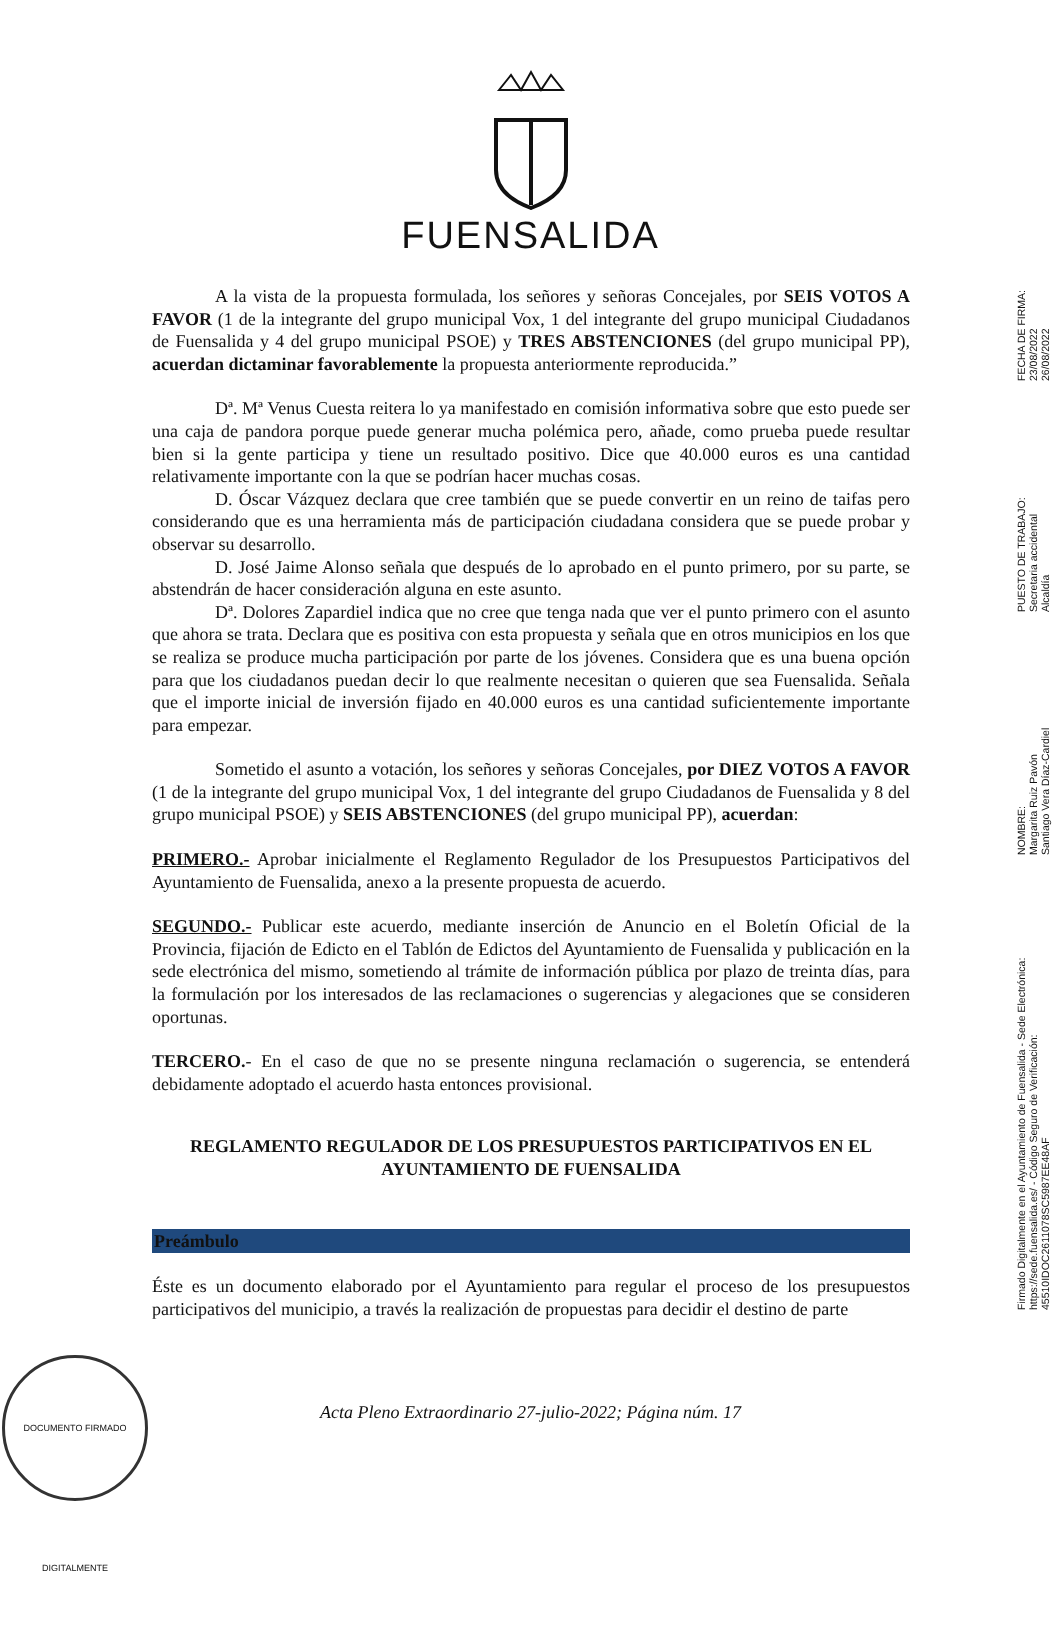FUENSALIDA
A la vista de la propuesta formulada, los señores y señoras Concejales, por SEIS VOTOS A FAVOR (1 de la integrante del grupo municipal Vox, 1 del integrante del grupo municipal Ciudadanos de Fuensalida y 4 del grupo municipal PSOE) y TRES ABSTENCIONES (del grupo municipal PP), acuerdan dictaminar favorablemente la propuesta anteriormente reproducida.”
Dª. Mª Venus Cuesta reitera lo ya manifestado en comisión informativa sobre que esto puede ser una caja de pandora porque puede generar mucha polémica pero, añade, como prueba puede resultar bien si la gente participa y tiene un resultado positivo. Dice que 40.000 euros es una cantidad relativamente importante con la que se podrían hacer muchas cosas.
D. Óscar Vázquez declara que cree también que se puede convertir en un reino de taifas pero considerando que es una herramienta más de participación ciudadana considera que se puede probar y observar su desarrollo.
D. José Jaime Alonso señala que después de lo aprobado en el punto primero, por su parte, se abstendrán de hacer consideración alguna en este asunto.
Dª. Dolores Zapardiel indica que no cree que tenga nada que ver el punto primero con el asunto que ahora se trata. Declara que es positiva con esta propuesta y señala que en otros municipios en los que se realiza se produce mucha participación por parte de los jóvenes. Considera que es una buena opción para que los ciudadanos puedan decir lo que realmente necesitan o quieren que sea Fuensalida. Señala que el importe inicial de inversión fijado en 40.000 euros es una cantidad suficientemente importante para empezar.
Sometido el asunto a votación, los señores y señoras Concejales, por DIEZ VOTOS A FAVOR (1 de la integrante del grupo municipal Vox, 1 del integrante del grupo Ciudadanos de Fuensalida y 8 del grupo municipal PSOE) y SEIS ABSTENCIONES (del grupo municipal PP), acuerdan:
PRIMERO.- Aprobar inicialmente el Reglamento Regulador de los Presupuestos Participativos del Ayuntamiento de Fuensalida, anexo a la presente propuesta de acuerdo.
SEGUNDO.- Publicar este acuerdo, mediante inserción de Anuncio en el Boletín Oficial de la Provincia, fijación de Edicto en el Tablón de Edictos del Ayuntamiento de Fuensalida y publicación en la sede electrónica del mismo, sometiendo al trámite de información pública por plazo de treinta días, para la formulación por los interesados de las reclamaciones o sugerencias y alegaciones que se consideren oportunas.
TERCERO.- En el caso de que no se presente ninguna reclamación o sugerencia, se entenderá debidamente adoptado el acuerdo hasta entonces provisional.
REGLAMENTO REGULADOR DE LOS PRESUPUESTOS PARTICIPATIVOS EN EL AYUNTAMIENTO DE FUENSALIDA
Preámbulo
Éste es un documento elaborado por el Ayuntamiento para regular el proceso de los presupuestos participativos del municipio, a través la realización de propuestas para decidir el destino de parte
Firmado Digitalmente en el Ayuntamiento de Fuensalida - Sede Electrónica: https://sede.fuensalida.es/ - Código Seguro de Verificación: 45510IDOC2611078SC5987EE48AF
NOMBRE:
Margarita Ruiz Pavón
Santiago Vera Díaz-Cardiel
PUESTO DE TRABAJO:
Secretaria accidental
Alcaldía
FECHA DE FIRMA:
23/08/2022
26/08/2022
DOCUMENTO FIRMADO DIGITALMENTE
Acta Pleno Extraordinario 27-julio-2022; Página núm. 17